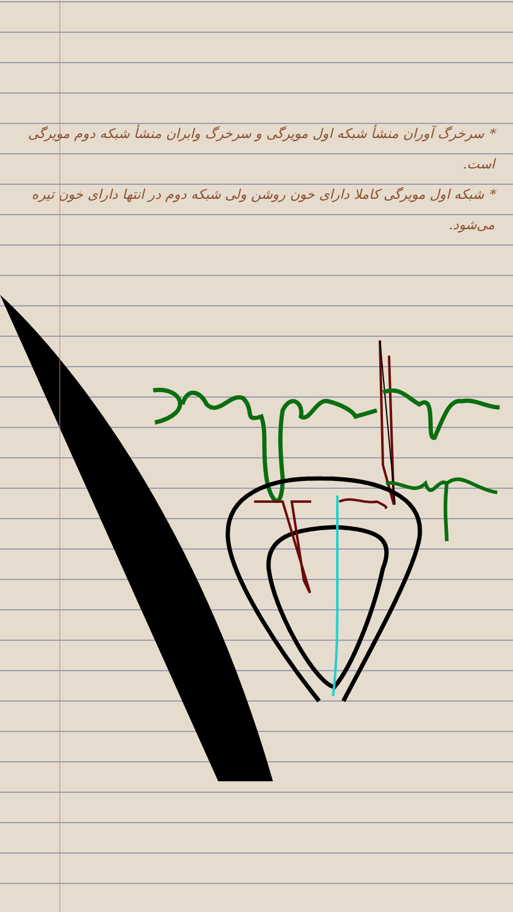* سرخرگ آوران منشأ شبکه اول مویرگی و سرخرگ وابران منشأ شبکه دوم مویرگی است.
* شبکه اول مویرگی کاملا دارای خون روشن ولی شبکه دوم در انتها دارای خون تیره می‌شود.